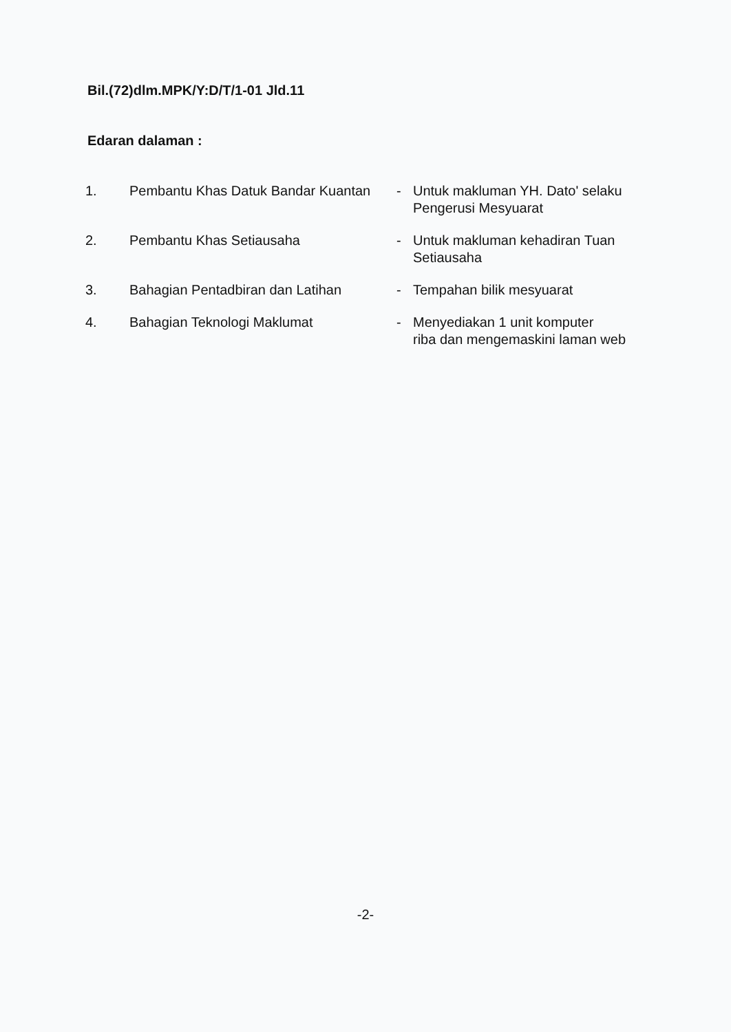Bil.(72)dlm.MPK/Y:D/T/1-01 Jld.11
Edaran dalaman :
| 1. | Pembantu Khas Datuk Bandar Kuantan | - | Untuk makluman YH. Dato' selaku Pengerusi Mesyuarat |
| 2. | Pembantu Khas Setiausaha | - | Untuk makluman kehadiran Tuan Setiausaha |
| 3. | Bahagian Pentadbiran dan Latihan | - | Tempahan bilik mesyuarat |
| 4. | Bahagian Teknologi Maklumat | - | Menyediakan 1 unit komputer riba dan mengemaskini laman web |
-2-